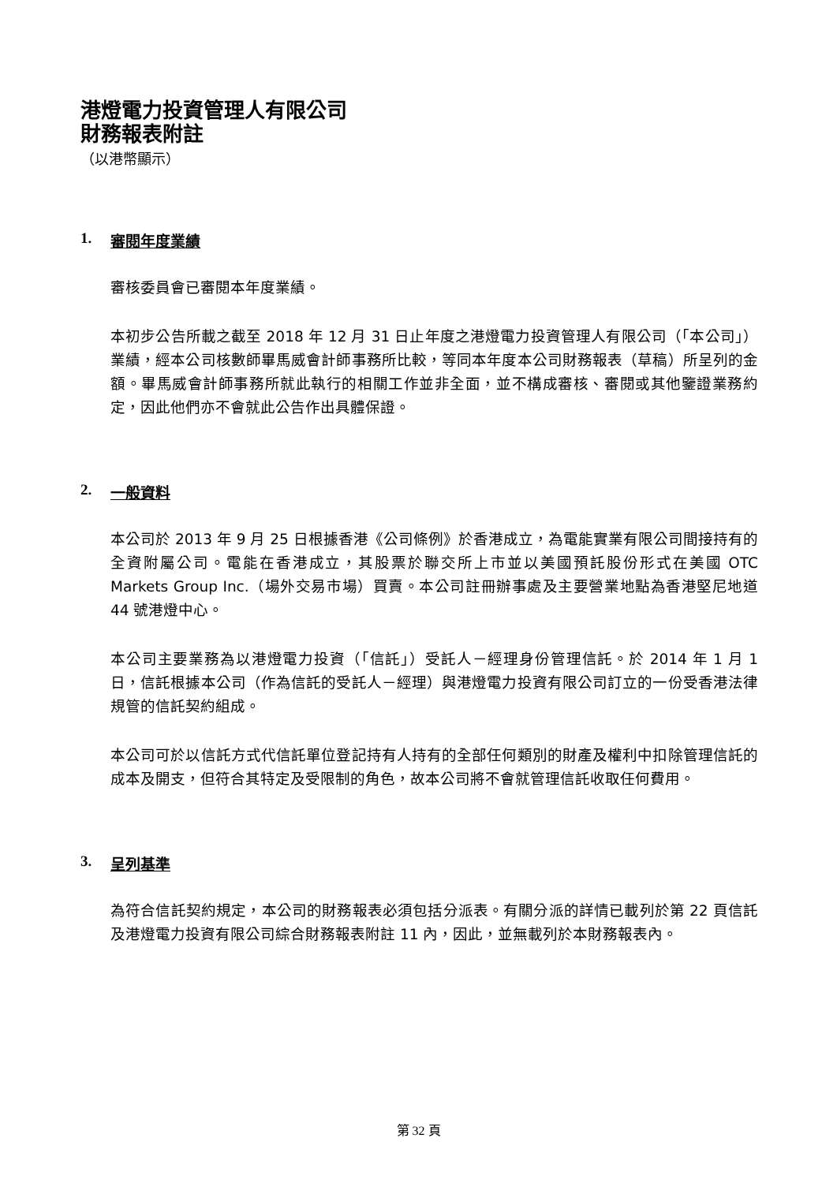港燈電力投資管理人有限公司
財務報表附註
（以港幣顯示）
1. 審閱年度業績
審核委員會已審閱本年度業績。
本初步公告所載之截至 2018 年 12 月 31 日止年度之港燈電力投資管理人有限公司（「本公司」）業績，經本公司核數師畢馬威會計師事務所比較，等同本年度本公司財務報表（草稿）所呈列的金額。畢馬威會計師事務所就此執行的相關工作並非全面，並不構成審核、審閱或其他鑒證業務約定，因此他們亦不會就此公告作出具體保證。
2. 一般資料
本公司於 2013 年 9 月 25 日根據香港《公司條例》於香港成立，為電能實業有限公司間接持有的全資附屬公司。電能在香港成立，其股票於聯交所上市並以美國預託股份形式在美國 OTC Markets Group Inc.（場外交易市場）買賣。本公司註冊辦事處及主要營業地點為香港堅尼地道 44 號港燈中心。
本公司主要業務為以港燈電力投資（「信託」）受託人－經理身份管理信託。於 2014 年 1 月 1 日，信託根據本公司（作為信託的受託人－經理）與港燈電力投資有限公司訂立的一份受香港法律規管的信託契約組成。
本公司可於以信託方式代信託單位登記持有人持有的全部任何類別的財產及權利中扣除管理信託的成本及開支，但符合其特定及受限制的角色，故本公司將不會就管理信託收取任何費用。
3. 呈列基準
為符合信託契約規定，本公司的財務報表必須包括分派表。有關分派的詳情已載列於第 22 頁信託及港燈電力投資有限公司綜合財務報表附註 11 內，因此，並無載列於本財務報表內。
第 32 頁